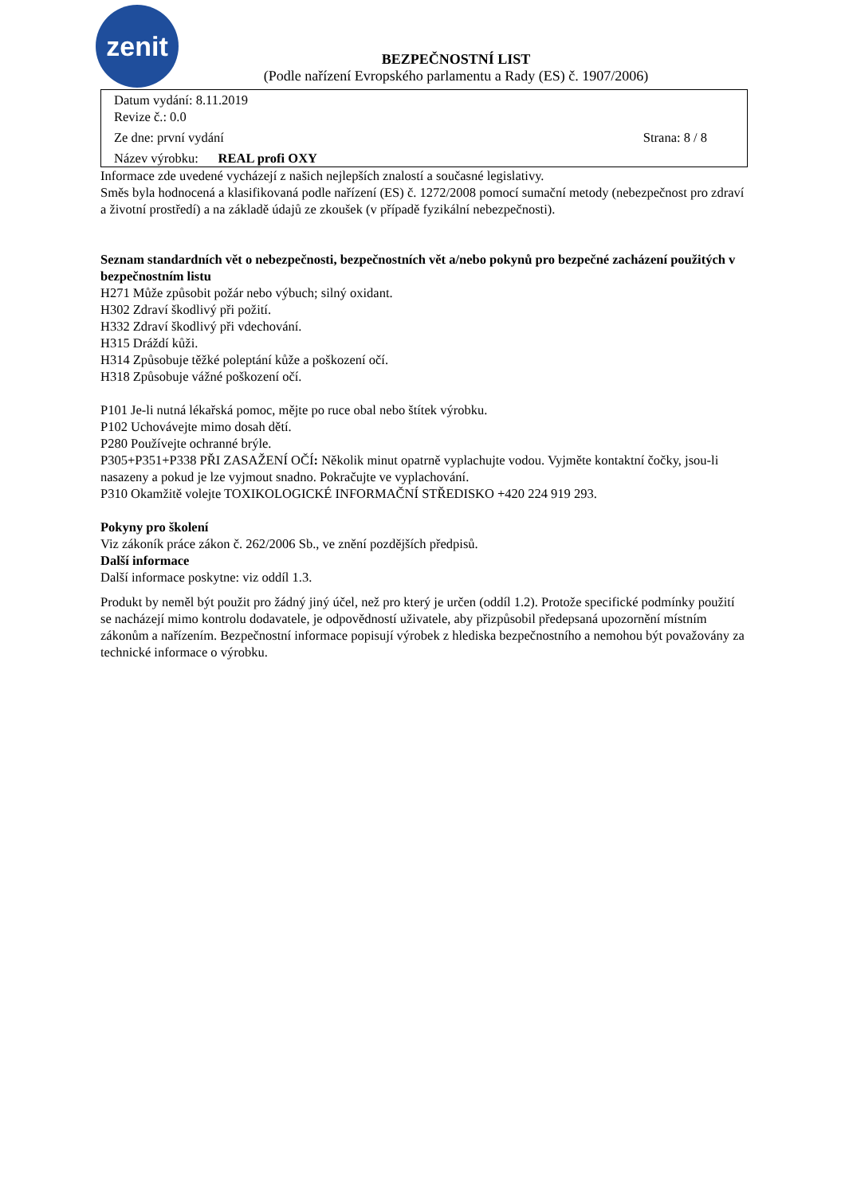zenit
BEZPEČNOSTNÍ LIST
(Podle nařízení Evropského parlamentu a Rady (ES) č. 1907/2006)
Datum vydání: 8.11.2019
Revize č.: 0.0
Ze dne: první vydání Strana: 8 / 8
Název výrobku: REAL profi OXY
Informace zde uvedené vycházejí z našich nejlepších znalostí a současné legislativy.
Směs byla hodnocená a klasifikovaná podle nařízení (ES) č. 1272/2008 pomocí sumační metody (nebezpečnost pro zdraví a životní prostředí) a na základě údajů ze zkoušek (v případě fyzikální nebezpečnosti).
Seznam standardních vět o nebezpečnosti, bezpečnostních vět a/nebo pokynů pro bezpečné zacházení použitých v bezpečnostním listu
H271 Může způsobit požár nebo výbuch; silný oxidant.
H302 Zdraví škodlivý při požití.
H332 Zdraví škodlivý při vdechování.
H315 Dráždí kůži.
H314 Způsobuje těžké poleptání kůže a poškození očí.
H318 Způsobuje vážné poškození očí.
P101 Je-li nutná lékařská pomoc, mějte po ruce obal nebo štítek výrobku.
P102 Uchovávejte mimo dosah dětí.
P280 Používejte ochranné brýle.
P305+P351+P338 PŘI ZASAŽENÍ OČÍ: Několik minut opatrně vyplachujte vodou. Vyjměte kontaktní čočky, jsou-li nasazeny a pokud je lze vyjmout snadno. Pokračujte ve vyplachování.
P310 Okamžitě volejte TOXIKOLOGICKÉ INFORMAČNÍ STŘEDISKO +420 224 919 293.
Pokyny pro školení
Viz zákoník práce zákon č. 262/2006 Sb., ve znění pozdějších předpisů.
Další informace
Další informace poskytne: viz oddíl 1.3.
Produkt by neměl být použit pro žádný jiný účel, než pro který je určen (oddíl 1.2). Protože specifické podmínky použití se nacházejí mimo kontrolu dodavatele, je odpovědností uživatele, aby přizpůsobil předepsaná upozornění místním zákonům a nařízením. Bezpečnostní informace popisují výrobek z hlediska bezpečnostního a nemohou být považovány za technické informace o výrobku.